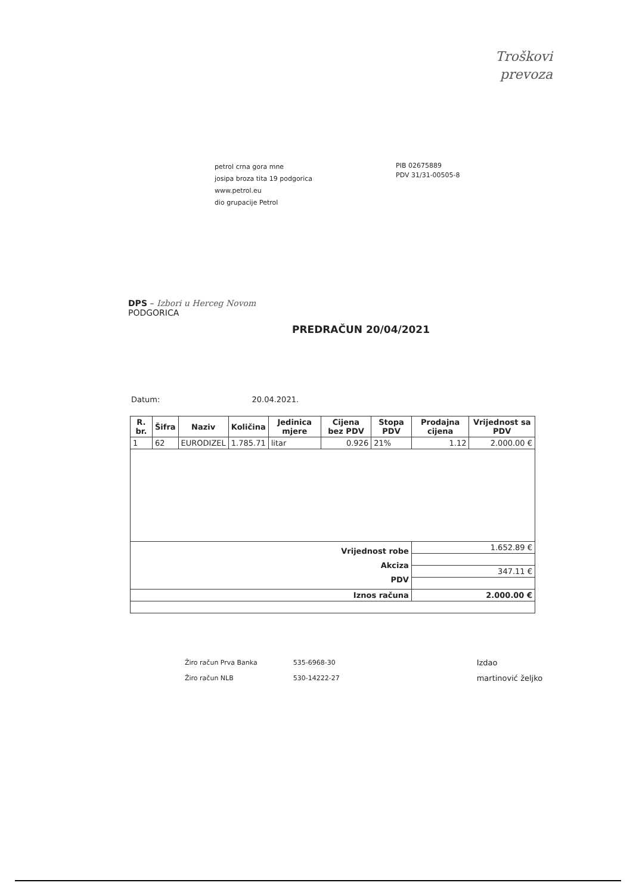Troškovi
prevoza
petrol crna gora mne
josipa broza tita 19 podgorica
www.petrol.eu
dio grupacije Petrol
PIB 02675889
PDV 31/31-00505-8
DPS – Izbori u Herceg Novom
PODGORICA
PREDRAČUN 20/04/2021
Datum: 20.04.2021.
| R. br. | Šifra | Naziv | Količina | Jedinica mjere | Cijena bez PDV | Stopa PDV | Prodajna cijena | Vrijednost sa PDV |
| --- | --- | --- | --- | --- | --- | --- | --- | --- |
| 1 | 62 | EURODIZEL | 1.785.71 | litar | 0.926 | 21% | 1.12 | 2.000.00 € |
| Vrijednost robe Akciza PDV | | | | | | | 1.652.89 € | |
| | | | | | | | 347.11 € | |
| Iznos računa | | | | | | | 2.000.00 € | |
Žiro račun Prva Banka
Žiro račun NLB
535-6968-30
530-14222-27
Izdao
martinović željko